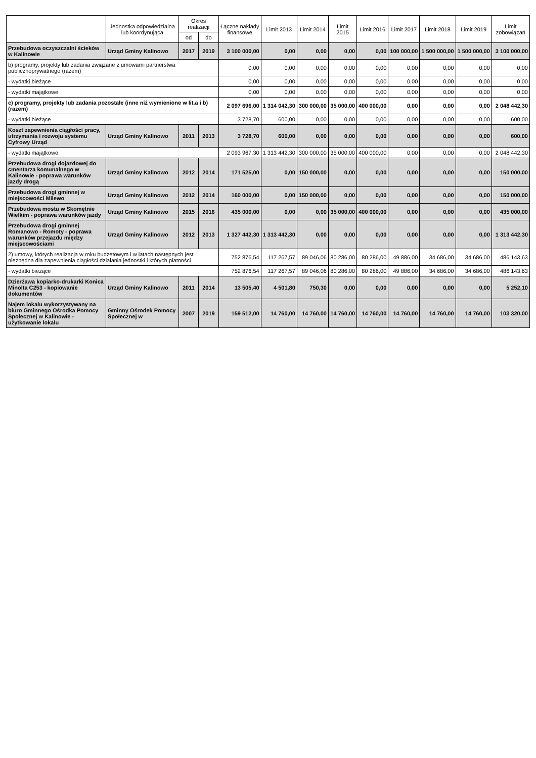| | Jednostka odpowiedzialna lub koordynująca | Okres realizacji | | Łączne nakłady finansowe | Limit 2013 | Limit 2014 | Limit 2015 | Limit 2016 | Limit 2017 | Limit 2018 | Limit 2019 | Limit zobowiązań |
| --- | --- | --- | --- | --- | --- | --- | --- | --- | --- | --- | --- | --- |
| | | od | do | | | | | | | | | |
| Przebudowa oczyszczalni ścieków w Kalinowie | Urząd Gminy Kalinowo | 2017 | 2019 | 3 100 000,00 | 0,00 | 0,00 | 0,00 | 0,00 | 100 000,00 | 1 500 000,00 | 1 500 000,00 | 3 100 000,00 |
| b) programy, projekty lub zadania związane z umowami partnerstwa publicznoprywatnego (razem) | | | | 0,00 | 0,00 | 0,00 | 0,00 | 0,00 | 0,00 | 0,00 | 0,00 | 0,00 |
| - wydatki bieżące | | | | 0,00 | 0,00 | 0,00 | 0,00 | 0,00 | 0,00 | 0,00 | 0,00 | 0,00 |
| - wydatki majątkowe | | | | 0,00 | 0,00 | 0,00 | 0,00 | 0,00 | 0,00 | 0,00 | 0,00 | 0,00 |
| c) programy, projekty lub zadania pozostałe (inne niż wymienione w lit.a i b) (razem) | | | | 2 097 696,00 | 1 314 042,30 | 300 000,00 | 35 000,00 | 400 000,00 | 0,00 | 0,00 | 0,00 | 2 048 442,30 |
| - wydatki bieżące | | | | 3 728,70 | 600,00 | 0,00 | 0,00 | 0,00 | 0,00 | 0,00 | 0,00 | 600,00 |
| Koszt zapewnienia ciągłości pracy, utrzymania i rozwoju systemu Cyfrowy Urząd | Urząd Gminy Kalinowo | 2011 | 2013 | 3 728,70 | 600,00 | 0,00 | 0,00 | 0,00 | 0,00 | 0,00 | 0,00 | 600,00 |
| - wydatki majątkowe | | | | 2 093 967,30 | 1 313 442,30 | 300 000,00 | 35 000,00 | 400 000,00 | 0,00 | 0,00 | 0,00 | 2 048 442,30 |
| Przebudowa drogi dojazdowej do cmentarza komunalnego w Kalinowie - poprawa warunków jazdy drogą | Urząd Gminy Kalinowo | 2012 | 2014 | 171 525,00 | 0,00 | 150 000,00 | 0,00 | 0,00 | 0,00 | 0,00 | 0,00 | 150 000,00 |
| Przebudowa drogi gminnej w miejscowości Milewo | Urząd Gminy Kalinowo | 2012 | 2014 | 160 000,00 | 0,00 | 150 000,00 | 0,00 | 0,00 | 0,00 | 0,00 | 0,00 | 150 000,00 |
| Przebudowa mostu w Skomętnie Wielkim - poprawa warunków jazdy | Urząd Gminy Kalinowo | 2015 | 2016 | 435 000,00 | 0,00 | 0,00 | 35 000,00 | 400 000,00 | 0,00 | 0,00 | 0,00 | 435 000,00 |
| Przebudowa drogi gminnej Romanowo - Romoty - poprawa warunków przejazdu między miejscowościami | Urząd Gminy Kalinowo | 2012 | 2013 | 1 327 442,30 | 1 313 442,30 | 0,00 | 0,00 | 0,00 | 0,00 | 0,00 | 0,00 | 1 313 442,30 |
| 2) umowy, których realizacja w roku budżetowym i w latach następnych jest niezbędna dla zapewnienia ciągłości działania jednostki i których płatności | | | | 752 876,54 | 117 267,57 | 89 046,06 | 80 286,00 | 80 286,00 | 49 886,00 | 34 686,00 | 34 686,00 | 486 143,63 |
| - wydatki bieżące | | | | 752 876,54 | 117 267,57 | 89 046,06 | 80 286,00 | 80 286,00 | 49 886,00 | 34 686,00 | 34 686,00 | 486 143,63 |
| Dzierżawa kopiarko-drukarki Konica Minolta C253 - kopiowanie dokumentów | Urząd Gminy Kalinowo | 2011 | 2014 | 13 505,40 | 4 501,80 | 750,30 | 0,00 | 0,00 | 0,00 | 0,00 | 0,00 | 5 252,10 |
| Najem lokalu wykorzystywany na biuro Gminnego Ośrodka Pomocy Społecznej w Kalinowie - użytkowanie lokalu | Gminny Ośrodek Pomocy Społecznej w | 2007 | 2019 | 159 512,00 | 14 760,00 | 14 760,00 | 14 760,00 | 14 760,00 | 14 760,00 | 14 760,00 | 14 760,00 | 103 320,00 |